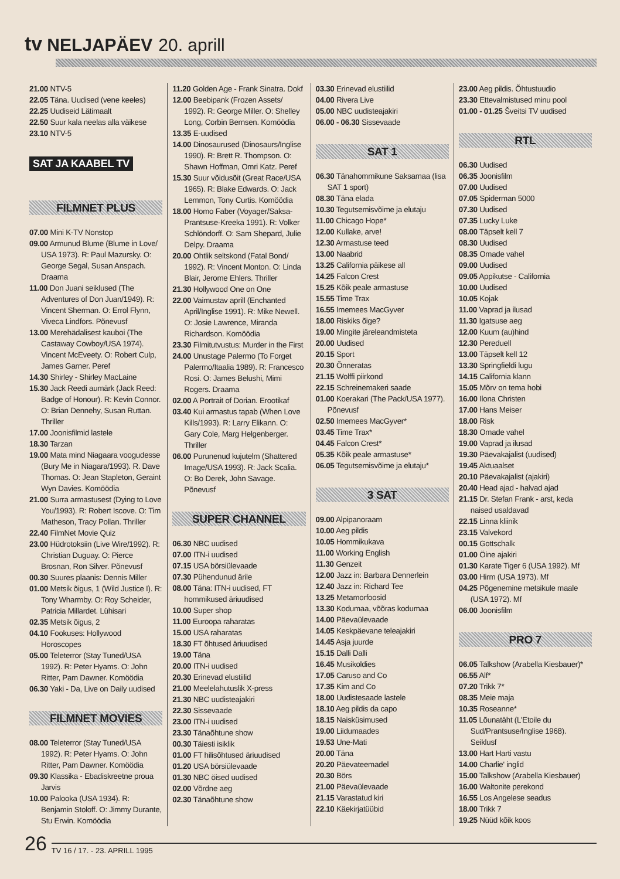tv NELJAPÄEV 20. aprill
21.00 NTV-5
22.05 Täna. Uudised (vene keeles)
22.25 Uudiseid Lätimaalt
22.50 Suur kala neelas alla väikese
23.10 NTV-5
SAT JA KAABEL TV
FILMNET PLUS
07.00 Mini K-TV Nonstop
09.00 Armunud Blume (Blume in Love/ USA 1973). R: Paul Mazursky. O: George Segal, Susan Anspach. Draama
11.00 Don Juani seiklused (The Adventures of Don Juan/1949). R: Vincent Sherman. O: Errol Flynn, Viveca Lindfors. Põnevusf
13.00 Merehädalisest kauboi (The Castaway Cowboy/USA 1974). Vincent McEveety. O: Robert Culp, James Garner. Peref
14.30 Shirley - Shirley MacLaine
15.30 Jack Reedi aumärk (Jack Reed: Badge of Honour). R: Kevin Connor. O: Brian Dennehy, Susan Ruttan. Thriller
17.00 Joonisfilmid lastele
18.30 Tarzan
19.00 Mata mind Niagaara voogudesse (Bury Me in Niagara/1993). R. Dave Thomas. O: Jean Stapleton, Geraint Wyn Davies. Komöödia
21.00 Surra armastusest (Dying to Love You/1993). R: Robert Iscove. O: Tim Matheson, Tracy Pollan. Thriller
22.40 FilmNet Movie Quiz
23.00 Hüdrotoksiin (Live Wire/1992). R: Christian Duguay. O: Pierce Brosnan, Ron Silver. Põnevusf
00.30 Suures plaanis: Dennis Miller
01.00 Metsik õigus, 1 (Wild Justice I). R: Tony Wharmby. O: Roy Scheider, Patricia Millardet. Lühisari
02.35 Metsik õigus, 2
04.10 Fookuses: Hollywood Horoscopes
05.00 Teleterror (Stay Tuned/USA 1992). R: Peter Hyams. O: John Ritter, Pam Dawner. Komöödia
06.30 Yaki - Da, Live on Daily uudised
FILMNET MOVIES
08.00 Teleterror (Stay Tuned/USA 1992). R: Peter Hyams. O: John Ritter, Pam Dawner. Komöödia
09.30 Klassika - Ebadiskreetne proua Jarvis
10.00 Palooka (USA 1934). R: Benjamin Stoloff. O: Jimmy Durante, Stu Erwin. Komöödia
11.20 Golden Age - Frank Sinatra. Dokf
12.00 Beebipank (Frozen Assets/ 1992). R: George Miller. O: Shelley Long, Corbin Bernsen. Komöödia
13.35 E-uudised
14.00 Dinosaurused (Dinosaurs/Inglise 1990). R: Brett R. Thompson. O: Shawn Hoffman, Omri Katz. Peref
15.30 Suur võidusõit (Great Race/USA 1965). R: Blake Edwards. O: Jack Lemmon, Tony Curtis. Komöödia
18.00 Homo Faber (Voyager/Saksa-Prantsuse-Kreeka 1991). R: Volker Schlöndorff. O: Sam Shepard, Julie Delpy. Draama
20.00 Ohtlik seltskond (Fatal Bond/ 1992). R: Vincent Monton. O: Linda Blair, Jerome Ehlers. Thriller
21.30 Hollywood One on One
22.00 Vaimustav aprill (Enchanted April/Inglise 1991). R: Mike Newell. O: Josie Lawrence, Miranda Richardson. Komöödia
23.30 Filmitutvustus: Murder in the First
24.00 Unustage Palermo (To Forget Palermo/Itaalia 1989). R: Francesco Rosi. O: James Belushi, Mimi Rogers. Draama
02.00 A Portrait of Dorian. Erootikaf
03.40 Kui armastus tapab (When Love Kills/1993). R: Larry Elikann. O: Gary Cole, Marg Helgenberger. Thriller
06.00 Purunenud kujutelm (Shattered Image/USA 1993). R: Jack Scalia. O: Bo Derek, John Savage. Põnevusf
SUPER CHANNEL
06.30 NBC uudised
07.00 ITN-i uudised
07.15 USA börsiülevaade
07.30 Pühendunud ärile
08.00 Täna: ITN-i uudised, FT hommikused äriuudised
10.00 Super shop
11.00 Euroopa raharatas
15.00 USA raharatas
18.30 FT õhtused äriuudised
19.00 Täna
20.00 ITN-i uudised
20.30 Erinevad elustiilid
21.00 Meelelahutuslik X-press
21.30 NBC uudisteajakiri
22.30 Sissevaade
23.00 ITN-i uudised
23.30 Tänaõhtune show
00.30 Täiesti isiklik
01.00 FT hilisõhtused äriuudised
01.20 USA börsiülevaade
01.30 NBC öised uudised
02.00 Võrdne aeg
02.30 Tänaõhtune show
03.30 Erinevad elustiilid
04.00 Rivera Live
05.00 NBC uudisteajakiri
06.00 - 06.30 Sissevaade
SAT 1
06.30 Tänahommikune Saksamaa (lisa SAT 1 sport)
08.30 Täna elada
10.30 Tegutsemisvõime ja elutaju
11.00 Chicago Hope*
12.00 Kullake, arve!
12.30 Armastuse teed
13.00 Naabrid
13.25 California päikese all
14.25 Falcon Crest
15.25 Kõik peale armastuse
15.55 Time Trax
16.55 Imemees MacGyver
18.00 Riskiks õige?
19.00 Mingite järeleandmisteta
20.00 Uudised
20.15 Sport
20.30 Õnneratas
21.15 Wolffi piirkond
22.15 Schreinemakeri saade
01.00 Koerakari (The Pack/USA 1977). Põnevusf
02.50 Imemees MacGyver*
03.45 Time Trax*
04.45 Falcon Crest*
05.35 Kõik peale armastuse*
06.05 Tegutsemisvõime ja elutaju*
3 SAT
09.00 Alpipanoraam
10.00 Aeg pildis
10.05 Hommikukava
11.00 Working English
11.30 Genzeit
12.00 Jazz in: Barbara Dennerlein
12.40 Jazz in: Richard Tee
13.25 Metamorfoosid
13.30 Kodumaa, võõras kodumaa
14.00 Päevaülevaade
14.05 Keskpäevane teleajakiri
14.45 Asja juurde
15.15 Dalli Dalli
16.45 Musikoldies
17.05 Caruso and Co
17.35 Kim and Co
18.00 Uudistesaade lastele
18.10 Aeg pildis da capo
18.15 Naisküsimused
19.00 Liidumaades
19.53 Une-Mati
20.00 Täna
20.20 Päevateemadel
20.30 Börs
21.00 Päevaülevaade
21.15 Varastatud kiri
22.10 Käekirjatüübid
23.00 Aeg pildis. Õhtustuudio
23.30 Ettevalmistused minu pool
01.00 - 01.25 Šveitsi TV uudised
RTL
06.30 Uudised
06.35 Joonisfilm
07.00 Uudised
07.05 Spiderman 5000
07.30 Uudised
07.35 Lucky Luke
08.00 Täpselt kell 7
08.30 Uudised
08.35 Omade vahel
09.00 Uudised
09.05 Appikutse - California
10.00 Uudised
10.05 Kojak
11.00 Vaprad ja ilusad
11.30 Igatsuse aeg
12.00 Kuum (au)hind
12.30 Pereduell
13.00 Täpselt kell 12
13.30 Springfieldi lugu
14.15 California klann
15.05 Mõrv on tema hobi
16.00 Ilona Christen
17.00 Hans Meiser
18.00 Risk
18.30 Omade vahel
19.00 Vaprad ja ilusad
19.30 Päevakajalist (uudised)
19.45 Aktuaalset
20.10 Päevakajalist (ajakiri)
20.40 Head ajad - halvad ajad
21.15 Dr. Stefan Frank - arst, keda naised usaldavad
22.15 Linna kliinik
23.15 Valvekord
00.15 Gottschalk
01.00 Öine ajakiri
01.30 Karate Tiger 6 (USA 1992). Mf
03.00 Hirm (USA 1973). Mf
04.25 Põgenemine metsikule maale (USA 1972). Mf
06.00 Joonisfilm
PRO 7
06.05 Talkshow (Arabella Kiesbauer)*
06.55 Alf*
07.20 Trikk 7*
08.35 Meie maja
10.35 Roseanne*
11.05 Lõunatäht (L'Etoile du Sud/Prantsuse/Inglise 1968). Seiklusf
13.00 Hart Harti vastu
14.00 Charlie' inglid
15.00 Talkshow (Arabella Kiesbauer)
16.00 Waltonite perekond
16.55 Los Angelese seadus
18.00 Trikk 7
19.25 Nüüd kõik koos
26 TV 16 / 17. - 23. APRILL 1995